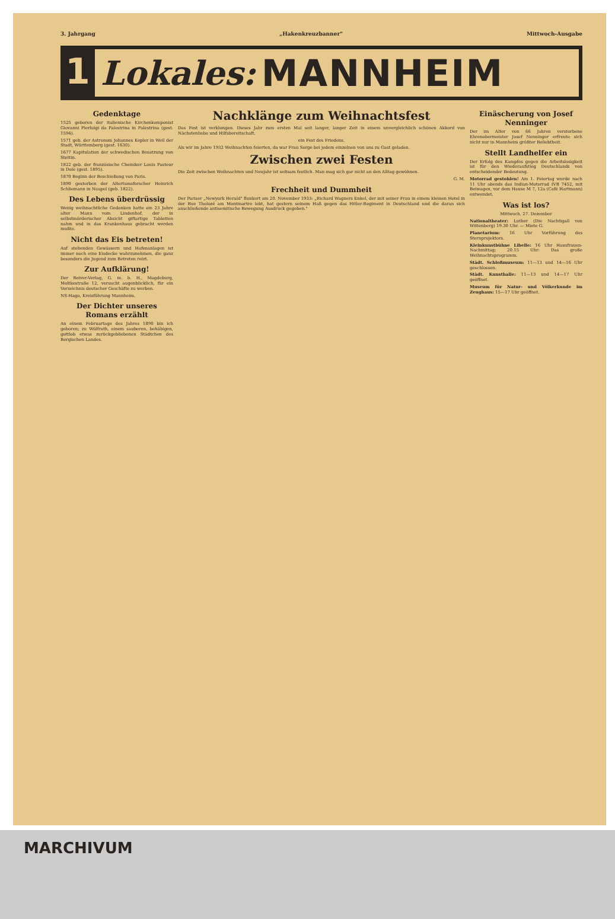3. Jahrgang „Hakenkreuzbanner" Mittwoch-Ausgabe
1 Lokales: MANNHEIM
Gedenktage
1525 geboren der italienische Kirchenkomponist Giovanni Pierluigi da Palestrina in Palestrina (gest. 1594).
1571 geb. der Astronom Johannes Kepler in Weil der Stadt, Württemberg (gest. 1630).
1677 Kapitulation der schwedischen Besatzung von Stettin.
1822 geb. der französische Chemiker Louis Pasteur in Dole (gest. 1895).
1870 Beginn der Beschießung von Paris.
1890 gestorben der Altertumsforscher Heinrich Schliemann in Neapel (geb. 1822).
Des Lebens überdrüssig
Wenig weihnachtliche Gedanken hatte ein 23 Jahre alter Mann vom Lindenhof, der in selbstmörderischer Absicht giftartige Tabletten nahm und in das Krankenhaus gebracht werden mußte.
Nicht das Eis betreten!
Auf stehenden Gewässern und Hafenanlagen ist immer noch eine Eisdecke wahrzunehmen, die ganz besonders die Jugend zum Betreten reizt.
Zur Aufklärung!
Der Reiver-Verlag, G. m. b. H., Magdeburg, Moltkestraße 12, versucht augenblicklich, für ein Verzeichnis deutscher Geschäfte zu werben.
NS-Hago, Kreisführung Mannheim.
Der Dichter unseres Romans erzählt
An einem Februartage des Jahres 1890 bin ich geboren; zu Wülfrath, einem sauberen, behäbigen, gottlob etwas zurückgebliebenen Städtchen des Bergischen Landes.
Nachklänge zum Weihnachtsfest
Das Fest ist verklungen. Dieses Jahr zum ersten Mal seit langer, langer Zeit in einem unvergleichlich schönen Akkord von Nächstenliebe und Hilfsbereitschaft.
ein Fest des Friedens.
Als wir im Jahre 1932 Weihnachten feierten, da war Frau Sorge bei jedem einzelnen von uns zu Gast geladen.
Zwischen zwei Festen
Die Zeit zwischen Weihnachten und Neujahr ist seltsam festlich. Man mag sich gar nicht an den Alltag gewöhnen.
G. M.
Frechheit und Dummheit
Der Pariser „Newyork Herald" flunkert am 20. November 1933: „Richard Wagners Enkel, der mit seiner Frau in einem kleinen Hotel in der Rue Tholozé am Montmartre lebt, hat gestern seinem Haß gegen das Hitler-Regiment in Deutschland und die daran sich anschließende antisemitische Bewegung Ausdruck gegeben."
Einäscherung von Josef Nenninger
Der im Alter von 66 Jahren verstorbene Ehrenobermeister Josef Nenninger erfreute sich nicht nur in Mannheim größter Beliebtheit.
Stellt Landhelfer ein
Der Erfolg des Kampfes gegen die Arbeitslosigkeit ist für den Wiederaufstieg Deutschlands von entscheidender Bedeutung.
Motorrad gestohlen! Am 1. Feiertag wurde nach 11 Uhr abends das Indian-Motorrad IVB 7452, mit Beiwagen, vor dem Hause M 7, 12a (Café Hartmann) entwendet.
Was ist los?
Mittwoch, 27. Dezember
Nationaltheater: Luther (Die Nachtigall von Wittenberg) 19.30 Uhr. — Miete G.
Planetarium: 16 Uhr Vorführung des Sternprojektors.
Kleinkunstbühne Libelle: 16 Uhr Hausfrauen-Nachmittag; 20.15 Uhr: Das große Weihnachtsprogramm.
Städt. Schloßmuseum: 11—13 und 14—16 Uhr geschlossen.
Städt. Kunsthalle: 11—13 und 14—17 Uhr geöffnet.
Museum für Natur- und Völkerkunde im Zeughaus: 15—17 Uhr geöffnet.
MARCHIVUM